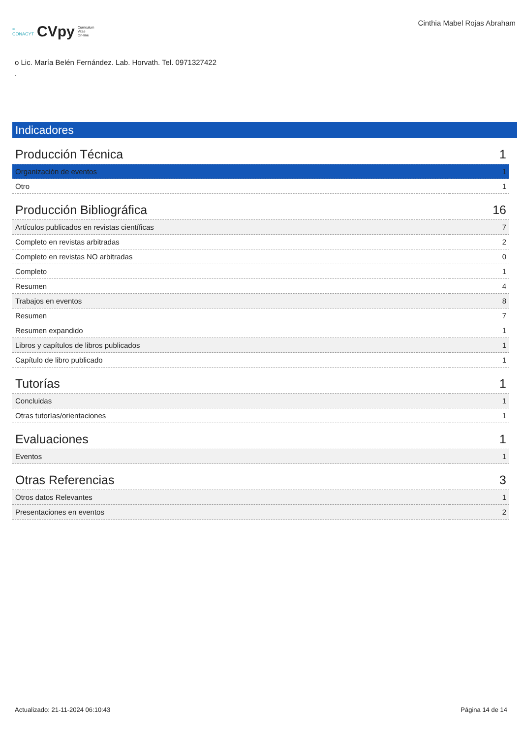≡
CONACYT CVpy Curriculum
Vitae
On-line
Cinthia Mabel Rojas Abraham
o Lic. María Belén Fernández. Lab. Horvath. Tel. 0971327422
.
Indicadores
| Producción Técnica | 1 |
| Organización de eventos | 1 |
| Otro | 1 |
| Producción Bibliográfica | 16 |
| Artículos publicados en revistas científicas | 7 |
| Completo en revistas arbitradas | 2 |
| Completo en revistas NO arbitradas | 0 |
| Completo | 1 |
| Resumen | 4 |
| Trabajos en eventos | 8 |
| Resumen | 7 |
| Resumen expandido | 1 |
| Libros y capítulos de libros publicados | 1 |
| Capítulo de libro publicado | 1 |
| Tutorías | 1 |
| Concluidas | 1 |
| Otras tutorías/orientaciones | 1 |
| Evaluaciones | 1 |
| Eventos | 1 |
| Otras Referencias | 3 |
| Otros datos Relevantes | 1 |
| Presentaciones en eventos | 2 |
Actualizado: 21-11-2024 06:10:43 Página 14 de 14